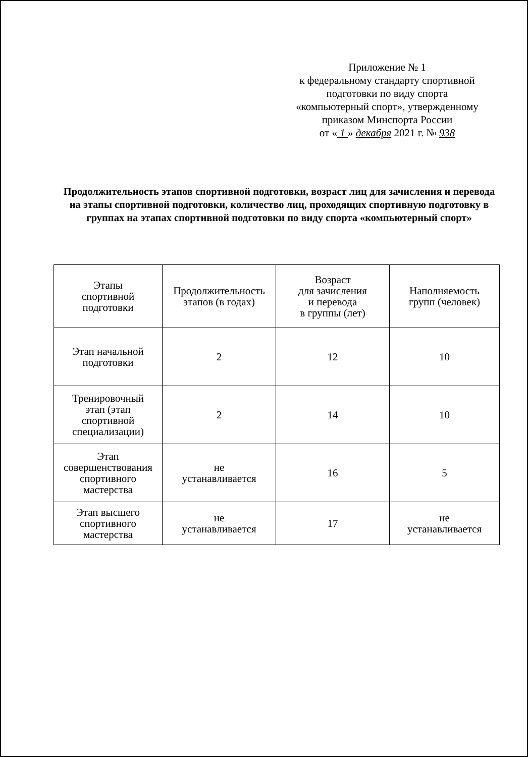Приложение № 1
к федеральному стандарту спортивной
подготовки по виду спорта
«компьютерный спорт», утвержденному
приказом Минспорта России
от « 1 » декабря 2021 г. № 938
Продолжительность этапов спортивной подготовки, возраст лиц для зачисления и перевода на этапы спортивной подготовки, количество лиц, проходящих спортивную подготовку в группах на этапах спортивной подготовки по виду спорта «компьютерный спорт»
| Этапы спортивной подготовки | Продолжительность этапов (в годах) | Возраст для зачисления и перевода в группы (лет) | Наполняемость групп (человек) |
| --- | --- | --- | --- |
| Этап начальной подготовки | 2 | 12 | 10 |
| Тренировочный этап (этап спортивной специализации) | 2 | 14 | 10 |
| Этап совершенствования спортивного мастерства | не устанавливается | 16 | 5 |
| Этап высшего спортивного мастерства | не устанавливается | 17 | не устанавливается |